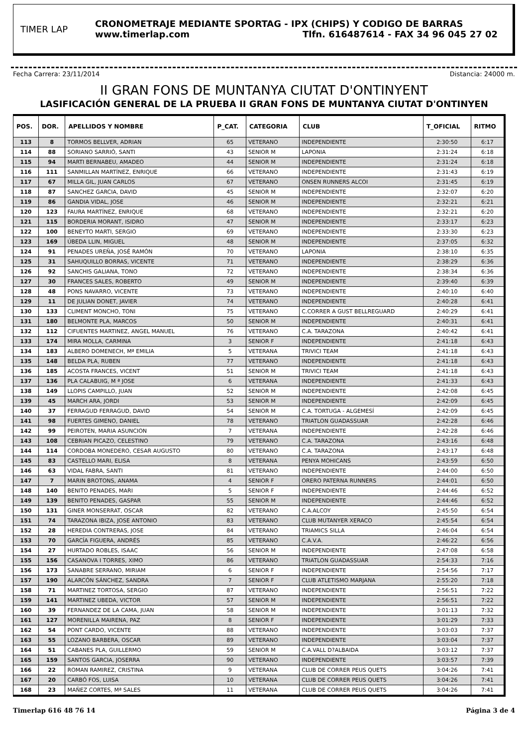TIMER LAP
CRONOMETRAJE MEDIANTE SPORTAG - IPX (CHIPS) Y CODIGO DE BARRAS
www.timerlap.com Tlfn. 616487614 - FAX 34 96 045 27 02
Fecha Carrera: 23/11/2014 Distancia: 24000 m.
II GRAN FONS DE MUNTANYA CIUTAT D'ONTINYENT
LASIFICACIÓN GENERAL DE LA PRUEBA II GRAN FONS DE MUNTANYA CIUTAT D'ONTINYEN
| POS. | DOR. | APELLIDOS Y NOMBRE | P_CAT. | CATEGORIA | CLUB | T_OFICIAL | RITMO |
| --- | --- | --- | --- | --- | --- | --- | --- |
| 113 | 8 | TORMOS BELLVER, ADRIAN | 65 | VETERANO | INDEPENDIENTE | 2:30:50 | 6:17 |
| 114 | 88 | SORIANO SARRIÓ, SANTI | 43 | SENIOR M | LAPONIA | 2:31:24 | 6:18 |
| 115 | 94 | MARTI BERNABEU, AMADEO | 44 | SENIOR M | INDEPENDIENTE | 2:31:24 | 6:18 |
| 116 | 111 | SANMILLAN MARTÍNEZ, ENRIQUE | 66 | VETERANO | INDEPENDIENTE | 2:31:43 | 6:19 |
| 117 | 67 | MILLA GIL, JUAN CARLOS | 67 | VETERANO | ONSEN RUNNERS ALCOI | 2:31:45 | 6:19 |
| 118 | 87 | SANCHEZ GARCIA, DAVID | 45 | SENIOR M | INDEPENDIENTE | 2:32:07 | 6:20 |
| 119 | 86 | GANDIA VIDAL, JOSE | 46 | SENIOR M | INDEPENDIENTE | 2:32:21 | 6:21 |
| 120 | 123 | FAURA MARTÍNEZ, ENRIQUE | 68 | VETERANO | INDEPENDIENTE | 2:32:21 | 6:20 |
| 121 | 115 | BORDERIA MORANT, ISIDRO | 47 | SENIOR M | INDEPENDIENTE | 2:33:17 | 6:23 |
| 122 | 100 | BENEYTO MARTI, SERGIO | 69 | VETERANO | INDEPENDIENTE | 2:33:30 | 6:23 |
| 123 | 169 | ÚBEDA LLIN, MIGUEL | 48 | SENIOR M | INDEPENDIENTE | 2:37:05 | 6:32 |
| 124 | 91 | PENADES UREÑA, JOSÉ RAMÓN | 70 | VETERANO | LAPONIA | 2:38:10 | 6:35 |
| 125 | 31 | SAHUQUILLO BORRAS, VICENTE | 71 | VETERANO | INDEPENDIENTE | 2:38:29 | 6:36 |
| 126 | 92 | SANCHIS GALIANA, TONO | 72 | VETERANO | INDEPENDIENTE | 2:38:34 | 6:36 |
| 127 | 30 | FRANCES SALES, ROBERTO | 49 | SENIOR M | INDEPENDIENTE | 2:39:40 | 6:39 |
| 128 | 48 | PONS NAVARRO, VICENTE | 73 | VETERANO | INDEPENDIENTE | 2:40:10 | 6:40 |
| 129 | 11 | DE JULIAN DONET, JAVIER | 74 | VETERANO | INDEPENDIENTE | 2:40:28 | 6:41 |
| 130 | 133 | CLIMENT MONCHO, TONI | 75 | VETERANO | C.CORRER A GUST BELLREGUARD | 2:40:29 | 6:41 |
| 131 | 180 | BELMONTE PLA, MARCOS | 50 | SENIOR M | INDEPENDIENTE | 2:40:31 | 6:41 |
| 132 | 112 | CIFUENTES MARTINEZ, ANGEL MANUEL | 76 | VETERANO | C.A. TARAZONA | 2:40:42 | 6:41 |
| 133 | 174 | MIRA MOLLA, CARMINA | 3 | SENIOR F | INDEPENDIENTE | 2:41:18 | 6:43 |
| 134 | 183 | ALBERO DOMENECH, Mª EMILIA | 5 | VETERANA | TRIVICI TEAM | 2:41:18 | 6:43 |
| 135 | 148 | BELDA PLA, RUBEN | 77 | VETERANO | INDEPENDIENTE | 2:41:18 | 6:43 |
| 136 | 185 | ACOSTA FRANCES, VICENT | 51 | SENIOR M | TRIVICI TEAM | 2:41:18 | 6:43 |
| 137 | 136 | PLA CALABUIG, M ª JOSE | 6 | VETERANA | INDEPENDIENTE | 2:41:33 | 6:43 |
| 138 | 149 | LLOPIS CAMPILLO, JUAN | 52 | SENIOR M | INDEPENDIENTE | 2:42:08 | 6:45 |
| 139 | 45 | MARCH ARA, JORDI | 53 | SENIOR M | INDEPENDIENTE | 2:42:09 | 6:45 |
| 140 | 37 | FERRAGUD FERRAGUD, DAVID | 54 | SENIOR M | C.A. TORTUGA - ALGEMESÍ | 2:42:09 | 6:45 |
| 141 | 98 | FUERTES GIMENO, DANIEL | 78 | VETERANO | TRIATLON GUADASSUAR | 2:42:28 | 6:46 |
| 142 | 99 | PEIROTEN, MARIA ASUNCION | 7 | VETERANA | INDEPENDIENTE | 2:42:28 | 6:46 |
| 143 | 108 | CEBRIAN PICAZO, CELESTINO | 79 | VETERANO | C.A. TARAZONA | 2:43:16 | 6:48 |
| 144 | 114 | CORDOBA MONEDERO, CESAR AUGUSTO | 80 | VETERANO | C.A. TARAZONA | 2:43:17 | 6:48 |
| 145 | 83 | CASTELLO MARI, ELISA | 8 | VETERANA | PENYA MOHICANS | 2:43:59 | 6:50 |
| 146 | 63 | VIDAL FABRA, SANTI | 81 | VETERANO | INDEPENDIENTE | 2:44:00 | 6:50 |
| 147 | 7 | MARIN BROTONS, ANAMA | 4 | SENIOR F | ORERO PATERNA RUNNERS | 2:44:01 | 6:50 |
| 148 | 140 | BENITO PENADES, MARI | 5 | SENIOR F | INDEPENDIENTE | 2:44:46 | 6:52 |
| 149 | 139 | BENITO PENADES, GASPAR | 55 | SENIOR M | INDEPENDIENTE | 2:44:46 | 6:52 |
| 150 | 131 | GINER MONSERRAT, OSCAR | 82 | VETERANO | C.A.ALCOY | 2:45:50 | 6:54 |
| 151 | 74 | TARAZONA IBIZA, JOSE ANTONIO | 83 | VETERANO | CLUB MUTANYER XERACO | 2:45:54 | 6:54 |
| 152 | 28 | HEREDIA CONTRERAS, JOSE | 84 | VETERANO | TRIAMICS SILLA | 2:46:04 | 6:54 |
| 153 | 70 | GARCÍA FIGUERA, ANDRÉS | 85 | VETERANO | C.A.V.A. | 2:46:22 | 6:56 |
| 154 | 27 | HURTADO ROBLES, ISAAC | 56 | SENIOR M | INDEPENDIENTE | 2:47:08 | 6:58 |
| 155 | 156 | CASANOVA I TORRES, XIMO | 86 | VETERANO | TRIATLON GUADASSUAR | 2:54:33 | 7:16 |
| 156 | 173 | SANABRE SERRANO, MIRIAM | 6 | SENIOR F | INDEPENDIENTE | 2:54:56 | 7:17 |
| 157 | 190 | ALARCÓN SÁNCHEZ, SANDRA | 7 | SENIOR F | CLUB ATLETISMO MARJANA | 2:55:20 | 7:18 |
| 158 | 71 | MARTINEZ TORTOSA, SERGIO | 87 | VETERANO | INDEPENDIENTE | 2:56:51 | 7:22 |
| 159 | 141 | MARTINEZ UBEDA, VICTOR | 57 | SENIOR M | INDEPENDIENTE | 2:56:51 | 7:22 |
| 160 | 39 | FERNANDEZ DE LA CAMA, JUAN | 58 | SENIOR M | INDEPENDIENTE | 3:01:13 | 7:32 |
| 161 | 127 | MORENILLA MAIRENA, PAZ | 8 | SENIOR F | INDEPENDIENTE | 3:01:29 | 7:33 |
| 162 | 54 | PONT CARDO, VICENTE | 88 | VETERANO | INDEPENDIENTE | 3:03:03 | 7:37 |
| 163 | 55 | LOZANO BARBERA, OSCAR | 89 | VETERANO | INDEPENDIENTE | 3:03:04 | 7:37 |
| 164 | 51 | CABANES PLA, GUILLERMO | 59 | SENIOR M | C.A.VALL D?ALBAIDA | 3:03:12 | 7:37 |
| 165 | 159 | SANTOS GARCIA, JOSERRA | 90 | VETERANO | INDEPENDIENTE | 3:03:57 | 7:39 |
| 166 | 22 | ROMAN RAMIREZ, CRISTINA | 9 | VETERANA | CLUB DE CORRER PEUS QUETS | 3:04:26 | 7:41 |
| 167 | 20 | CARBÓ FOS, LUISA | 10 | VETERANA | CLUB DE CORRER PEUS QUETS | 3:04:26 | 7:41 |
| 168 | 23 | MAÑEZ CORTES, Mª SALES | 11 | VETERANA | CLUB DE CORRER PEUS QUETS | 3:04:26 | 7:41 |
Timerlap 616 48 76 14 Página 3 de 4